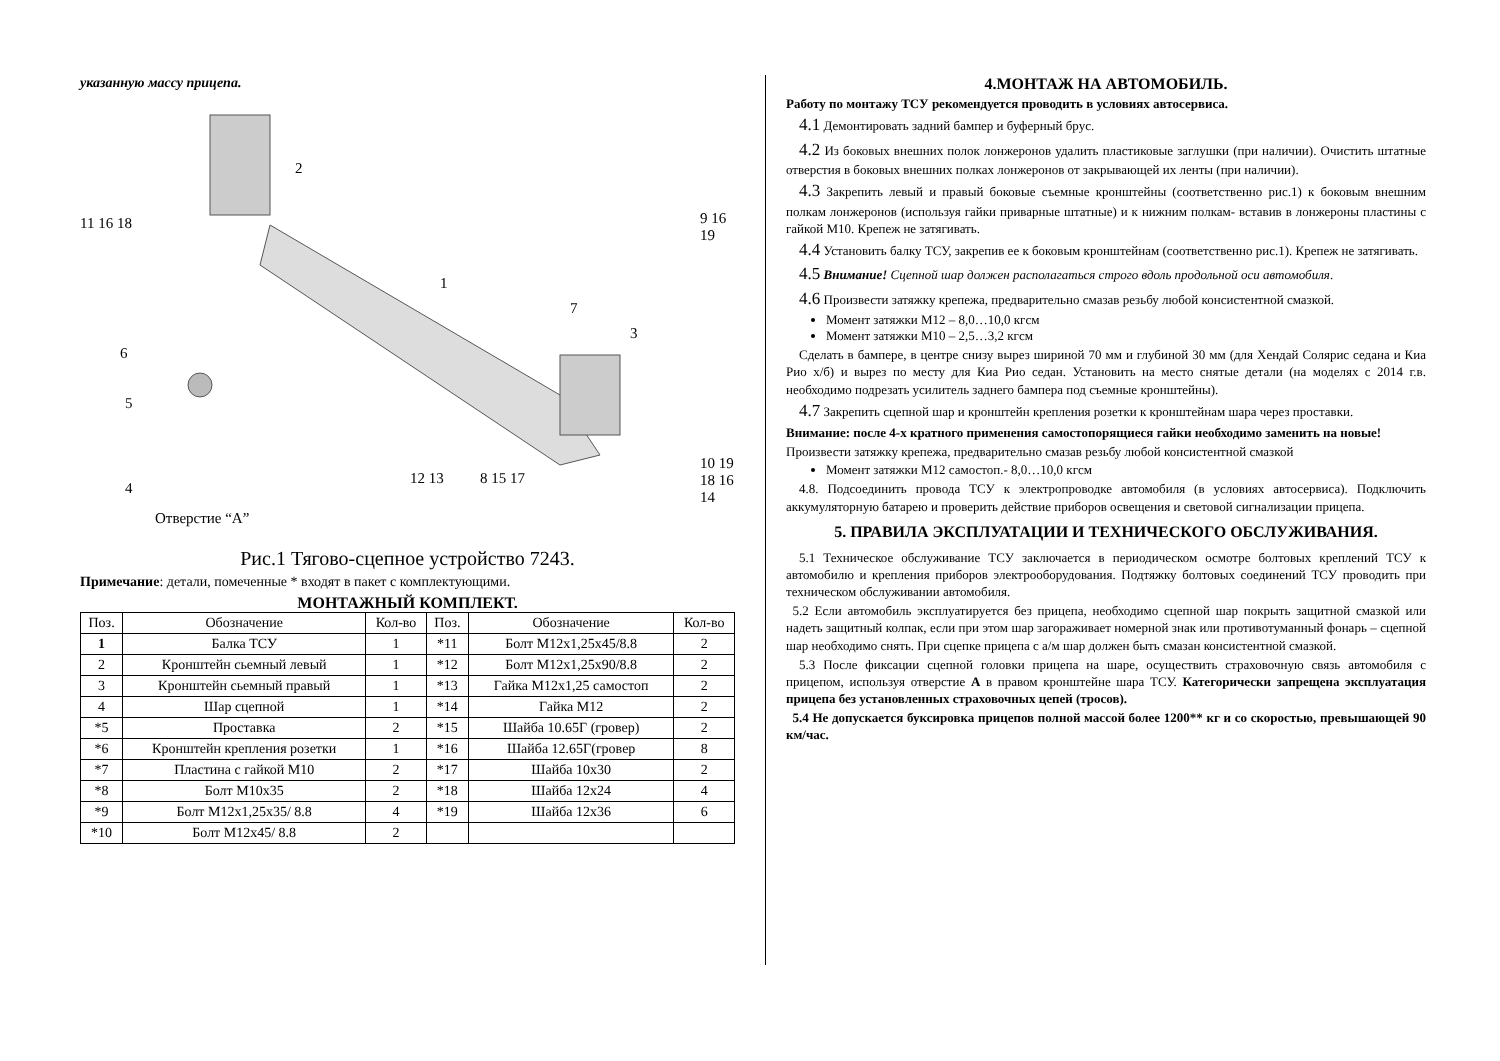указанную массу прицепа.
2
11 16 18 9 16 19
1
7
3
6
5
4
Отверстие “A”
12 13 8 15 17
10 19 18 16 14
Рис.1 Тягово-сцепное устройство 7243.
Примечание: детали, помеченные * входят в пакет с комплектующими.
МОНТАЖНЫЙ КОМПЛЕКТ.
| Поз. | Обозначение | Кол-во | Поз. | Обозначение | Кол-во |
| --- | --- | --- | --- | --- | --- |
| 1 | Балка ТСУ | 1 | *11 | Болт М12х1,25х45/8.8 | 2 |
| 2 | Кронштейн сьемный левый | 1 | *12 | Болт М12х1,25х90/8.8 | 2 |
| 3 | Кронштейн сьемный правый | 1 | *13 | Гайка М12х1,25 самостоп | 2 |
| 4 | Шар сцепной | 1 | *14 | Гайка М12 | 2 |
| *5 | Проставка | 2 | *15 | Шайба 10.65Г (гровер) | 2 |
| *6 | Кронштейн крепления розетки | 1 | *16 | Шайба 12.65Г(гровер | 8 |
| *7 | Пластина с гайкой М10 | 2 | *17 | Шайба 10х30 | 2 |
| *8 | Болт М10х35 | 2 | *18 | Шайба 12х24 | 4 |
| *9 | Болт М12х1,25х35/ 8.8 | 4 | *19 | Шайба 12х36 | 6 |
| *10 | Болт М12х45/ 8.8 | 2 | | | |
4.МОНТАЖ НА АВТОМОБИЛЬ.
Работу по монтажу ТСУ рекомендуется проводить в условиях автосервиса.
 4.1 Демонтировать задний бампер и буферный брус.
 4.2 Из боковых внешних полок лонжеронов удалить пластиковые заглушки (при наличии). Очистить штатные отверстия в боковых внешних полках лонжеронов от закрывающей их ленты (при наличии).
 4.3 Закрепить левый и правый боковые съемные кронштейны (соответственно рис.1) к боковым внешним полкам лонжеронов (используя гайки приварные штатные) и к нижним полкам- вставив в лонжероны пластины с гайкой М10. Крепеж не затягивать.
 4.4 Установить балку ТСУ, закрепив ее к боковым кронштейнам (соответственно рис.1). Крепеж не затягивать.
 4.5 Внимание! Сцепной шар должен располагаться строго вдоль продольной оси автомобиля.
 4.6 Произвести затяжку крепежа, предварительно смазав резьбу любой консистентной смазкой.
Момент затяжки М12 – 8,0…10,0 кгсм
Момент затяжки М10 – 2,5…3,2 кгсм
 Сделать в бампере, в центре снизу вырез шириной 70 мм и глубиной 30 мм (для Хендай Солярис седана и Киа Рио х/б) и вырез по месту для Киа Рио седан. Установить на место снятые детали (на моделях с 2014 г.в. необходимо подрезать усилитель заднего бампера под съемные кронштейны).
 4.7 Закрепить сцепной шар и кронштейн крепления розетки к кронштейнам шара через проставки.
Внимание: после 4-х кратного применения самостопорящиеся гайки необходимо заменить на новые!
Произвести затяжку крепежа, предварительно смазав резьбу любой консистентной смазкой
Момент затяжки М12 самостоп.- 8,0…10,0 кгсм
 4.8. Подсоединить провода ТСУ к электропроводке автомобиля (в условиях автосервиса). Подключить аккумуляторную батарею и проверить действие приборов освещения и световой сигнализации прицепа.
5. ПРАВИЛА ЭКСПЛУАТАЦИИ И ТЕХНИЧЕСКОГО ОБСЛУЖИВАНИЯ.
 5.1 Техническое обслуживание ТСУ заключается в периодическом осмотре болтовых креплений ТСУ к автомобилю и крепления приборов электрооборудования. Подтяжку болтовых соединений ТСУ проводить при техническом обслуживании автомобиля.
 5.2 Если автомобиль эксплуатируется без прицепа, необходимо сцепной шар покрыть защитной смазкой или надеть защитный колпак, если при этом шар загораживает номерной знак или противотуманный фонарь – сцепной шар необходимо снять. При сцепке прицепа с а/м шар должен быть смазан консистентной смазкой.
 5.3 После фиксации сцепной головки прицепа на шаре, осуществить страховочную связь автомобиля с прицепом, используя отверстие А в правом кронштейне шара ТСУ. Категорически запрещена эксплуатация прицепа без установленных страховочных цепей (тросов).
 5.4 Не допускается буксировка прицепов полной массой более 1200** кг и со скоростью, превышающей 90 км/час.